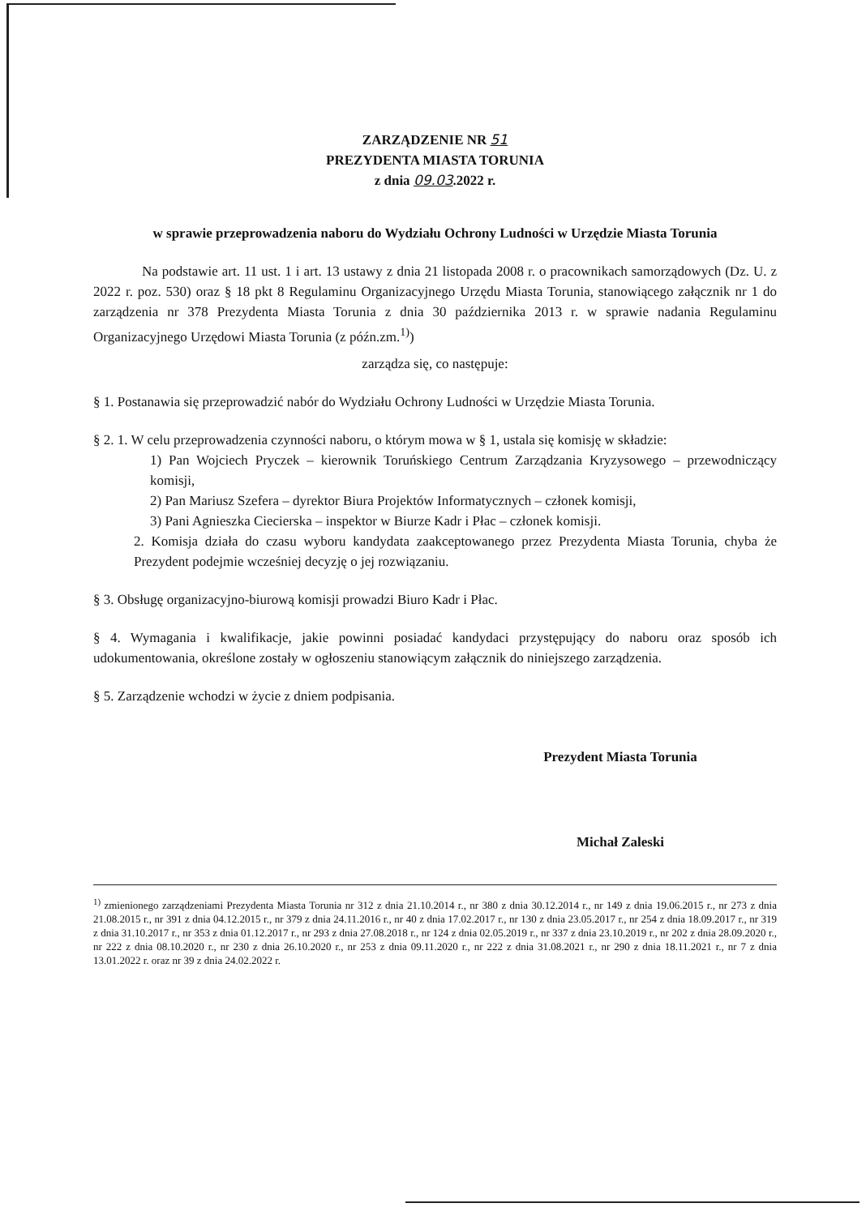ZARZĄDZENIE NR 51
PREZYDENTA MIASTA TORUNIA
z dnia 09.03.2022 r.
w sprawie przeprowadzenia naboru do Wydziału Ochrony Ludności w Urzędzie Miasta Torunia
Na podstawie art. 11 ust. 1 i art. 13 ustawy z dnia 21 listopada 2008 r. o pracownikach samorządowych (Dz. U. z 2022 r. poz. 530) oraz § 18 pkt 8 Regulaminu Organizacyjnego Urzędu Miasta Torunia, stanowiącego załącznik nr 1 do zarządzenia nr 378 Prezydenta Miasta Torunia z dnia 30 października 2013 r. w sprawie nadania Regulaminu Organizacyjnego Urzędowi Miasta Torunia (z późn.zm.<sup>1)</sup>)
zarządza się, co następuje:
§ 1. Postanawia się przeprowadzić nabór do Wydziału Ochrony Ludności w Urzędzie Miasta Torunia.
§ 2. 1. W celu przeprowadzenia czynności naboru, o którym mowa w § 1, ustala się komisję w składzie:
1) Pan Wojciech Pryczek – kierownik Toruńskiego Centrum Zarządzania Kryzysowego – przewodniczący komisji,
2) Pan Mariusz Szefera – dyrektor Biura Projektów Informatycznych – członek komisji,
3) Pani Agnieszka Ciecierska – inspektor w Biurze Kadr i Płac – członek komisji.
2. Komisja działa do czasu wyboru kandydata zaakceptowanego przez Prezydenta Miasta Torunia, chyba że Prezydent podejmie wcześniej decyzję o jej rozwiązaniu.
§ 3. Obsługę organizacyjno-biurową komisji prowadzi Biuro Kadr i Płac.
§ 4. Wymagania i kwalifikacje, jakie powinni posiadać kandydaci przystępujący do naboru oraz sposób ich udokumentowania, określone zostały w ogłoszeniu stanowiącym załącznik do niniejszego zarządzenia.
§ 5. Zarządzenie wchodzi w życie z dniem podpisania.
Prezydent Miasta Torunia
Michał Zaleski
<sup>1)</sup> zmienionego zarządzeniami Prezydenta Miasta Torunia nr 312 z dnia 21.10.2014 r., nr 380 z dnia 30.12.2014 r., nr 149 z dnia 19.06.2015 r., nr 273 z dnia 21.08.2015 r., nr 391 z dnia 04.12.2015 r., nr 379 z dnia 24.11.2016 r., nr 40 z dnia 17.02.2017 r., nr 130 z dnia 23.05.2017 r., nr 254 z dnia 18.09.2017 r., nr 319 z dnia 31.10.2017 r., nr 353 z dnia 01.12.2017 r., nr 293 z dnia 27.08.2018 r., nr 124 z dnia 02.05.2019 r., nr 337 z dnia 23.10.2019 r., nr 202 z dnia 28.09.2020 r., nr 222 z dnia 08.10.2020 r., nr 230 z dnia 26.10.2020 r., nr 253 z dnia 09.11.2020 r., nr 222 z dnia 31.08.2021 r., nr 290 z dnia 18.11.2021 r., nr 7 z dnia 13.01.2022 r. oraz nr 39 z dnia 24.02.2022 r.